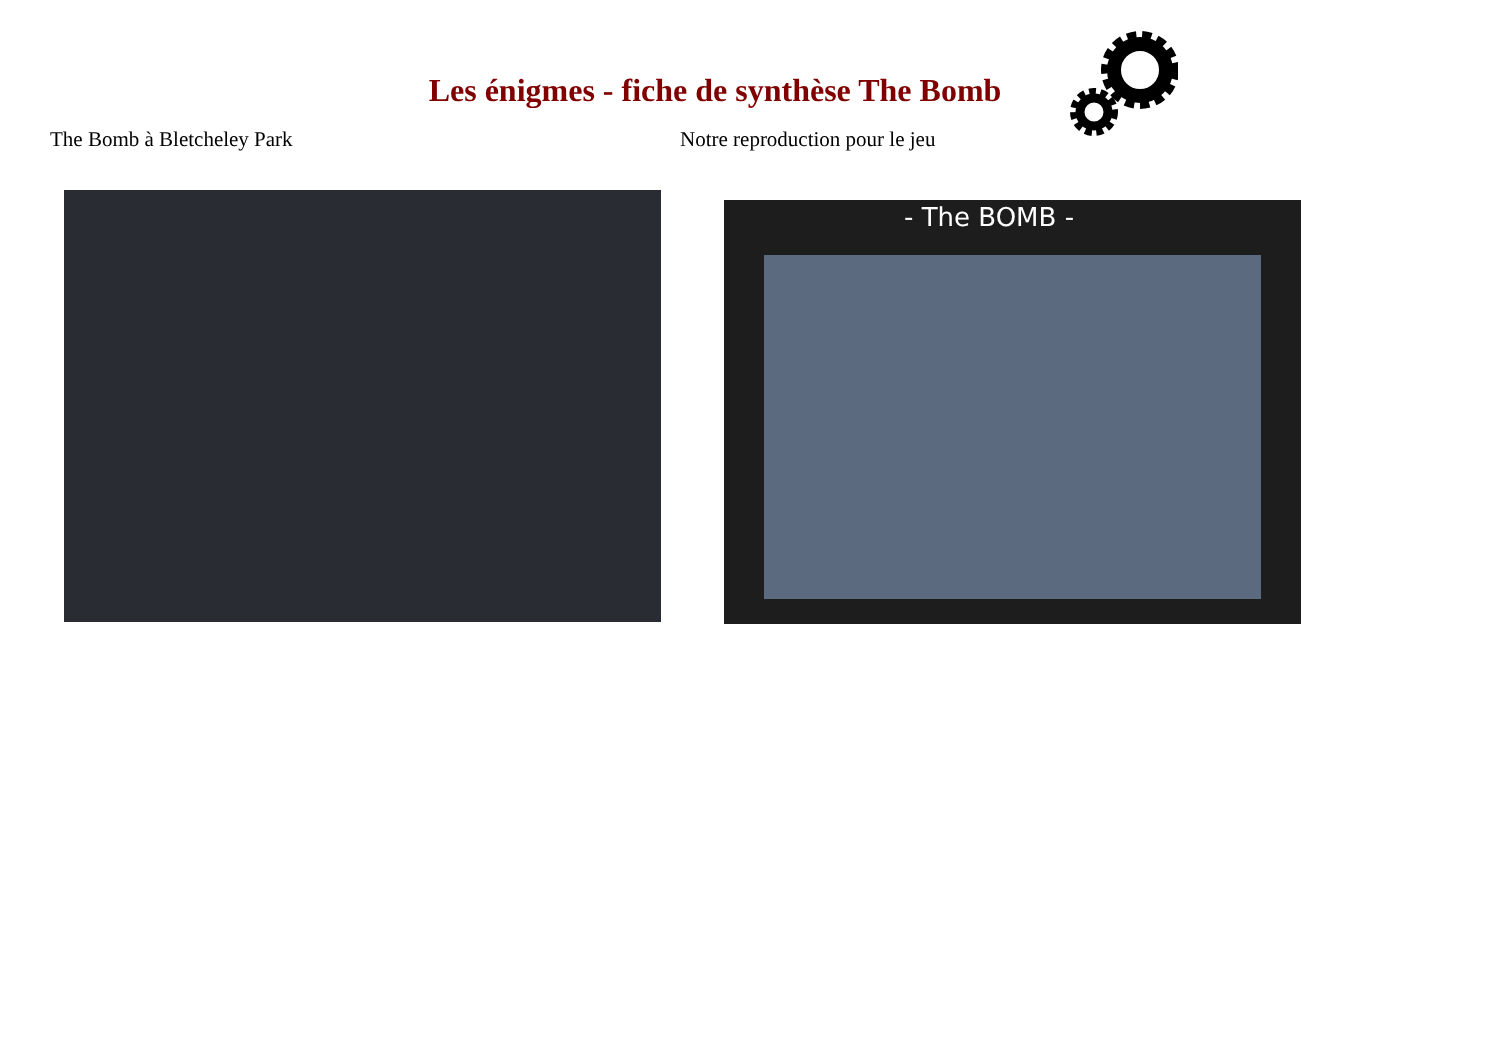Les énigmes - fiche de synthèse The Bomb
The Bomb à Bletcheley Park Notre reproduction pour le jeu
- The BOMB -